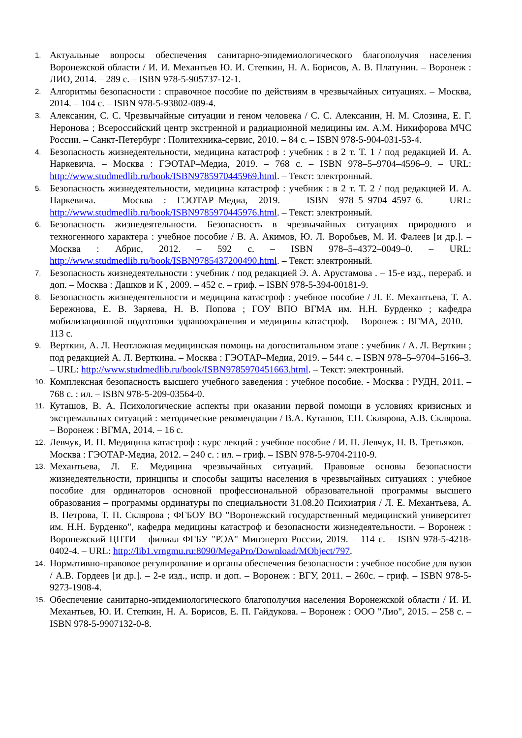1.
Актуальные вопросы обеспечения санитарно-эпидемиологического благополучия населения Воронежской области / И. И. Механтьев Ю. И. Степкин, Н. А. Борисов, А. В. Платунин. – Воронеж : ЛИО, 2014. – 289 с. – ISBN 978-5-905737-12-1.
2.
Алгоритмы безопасности : справочное пособие по действиям в чрезвычайных ситуациях. – Москва, 2014. – 104 с. – ISBN 978-5-93802-089-4.
3.
Алексанин, С. С. Чрезвычайные ситуации и геном человека / С. С. Алексанин, Н. М. Слозина, Е. Г. Неронова ; Всероссийский центр экстренной и радиационной медицины им. А.М. Никифорова МЧС России. – Санкт-Петербург : Политехника-сервис, 2010. – 84 с. – ISBN 978-5-904-031-53-4.
4.
Безопасность жизнедеятельности, медицина катастроф : учебник : в 2 т. Т. 1 / под редакцией И. А. Наркевича. – Москва : ГЭОТАР–Медиа, 2019. – 768 с. – ISBN 978–5–9704–4596–9. – URL: http://www.studmedlib.ru/book/ISBN9785970445969.html. – Текст: электронный.
5.
Безопасность жизнедеятельности, медицина катастроф : учебник : в 2 т. Т. 2 / под редакцией И. А. Наркевича. – Москва : ГЭОТАР–Медиа, 2019. – ISBN 978–5–9704–4597–6. – URL: http://www.studmedlib.ru/book/ISBN9785970445976.html. – Текст: электронный.
6.
Безопасность жизнедеятельности. Безопасность в чрезвычайных ситуациях природного и техногенного характера : учебное пособие / В. А. Акимов, Ю. Л. Воробьев, М. И. Фалеев [и др.]. – Москва : Абрис, 2012. – 592 с. – ISBN 978–5–4372–0049–0. – URL: http://www.studmedlib.ru/book/ISBN9785437200490.html. – Текст: электронный.
7.
Безопасность жизнедеятельности : учебник / под редакцией Э. А. Арустамова . – 15-е изд., перераб. и доп. – Москва : Дашков и К , 2009. – 452 с. – гриф. – ISBN 978-5-394-00181-9.
8.
Безопасность жизнедеятельности и медицина катастроф : учебное пособие / Л. Е. Механтьева, Т. А. Бережнова, Е. В. Заряева, Н. В. Попова ; ГОУ ВПО ВГМА им. Н.Н. Бурденко ; кафедра мобилизационной подготовки здравоохранения и медицины катастроф. – Воронеж : ВГМА, 2010. – 113 с.
9.
Верткин, А. Л. Неотложная медицинская помощь на догоспитальном этапе : учебник / А. Л. Верткин ; под редакцией А. Л. Верткина. – Москва : ГЭОТАР–Медиа, 2019. – 544 с. – ISBN 978–5–9704–5166–3. – URL: http://www.studmedlib.ru/book/ISBN9785970451663.html. – Текст: электронный.
10.
Комплексная безопасность высшего учебного заведения : учебное пособие. - Москва : РУДН, 2011. – 768 с. : ил. – ISBN 978-5-209-03564-0.
11.
Куташов, В. А. Психологические аспекты при оказании первой помощи в условиях кризисных и экстремальных ситуаций : методические рекомендации / В.А. Куташов, Т.П. Склярова, А.В. Склярова. – Воронеж : ВГМА, 2014. – 16 с.
12.
Левчук, И. П. Медицина катастроф : курс лекций : учебное пособие / И. П. Левчук, Н. В. Третьяков. – Москва : ГЭОТАР-Медиа, 2012. – 240 с. : ил. – гриф. – ISBN 978-5-9704-2110-9.
13.
Механтьева, Л. Е. Медицина чрезвычайных ситуаций. Правовые основы безопасности жизнедеятельности, принципы и способы защиты населения в чрезвычайных ситуациях : учебное пособие для ординаторов основной профессиональной образовательной программы высшего образования – программы ординатуры по специальности 31.08.20 Психиатрия / Л. Е. Механтьева, А. В. Петрова, Т. П. Склярова ; ФГБОУ ВО "Воронежский государственный медицинский университет им. Н.Н. Бурденко", кафедра медицины катастроф и безопасности жизнедеятельности. – Воронеж : Воронежский ЦНТИ – филиал ФГБУ "РЭА" Минэнерго России, 2019. – 114 с. – ISBN 978-5-4218-0402-4. – URL: http://lib1.vrngmu.ru:8090/MegaPro/Download/MObject/797.
14.
Нормативно-правовое регулирование и органы обеспечения безопасности : учебное пособие для вузов / А.В. Гордеев [и др.]. – 2-е изд., испр. и доп. – Воронеж : ВГУ, 2011. – 260с. – гриф. – ISBN 978-5-9273-1908-4.
15.
Обеспечение санитарно-эпидемиологического благополучия населения Воронежской области / И. И. Механтьев, Ю. И. Степкин, Н. А. Борисов, Е. П. Гайдукова. – Воронеж : ООО "Лио", 2015. – 258 с. – ISBN 978-5-9907132-0-8.